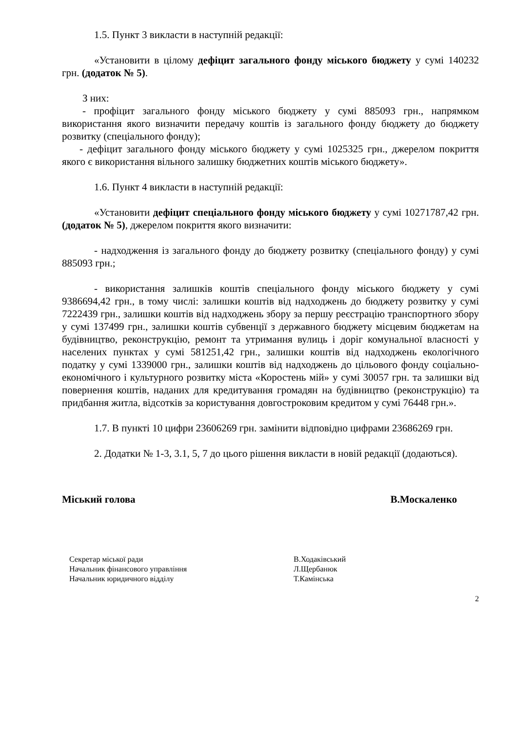1.5. Пункт 3 викласти в наступній редакції:
«Установити в цілому дефіцит загального фонду міського бюджету у сумі 140232 грн. (додаток № 5).
З них:
- профіцит загального фонду міського бюджету у сумі 885093 грн., напрямком використання якого визначити передачу коштів із загального фонду бюджету до бюджету розвитку (спеціального фонду);
- дефіцит загального фонду міського бюджету у сумі 1025325 грн., джерелом покриття якого є використання вільного залишку бюджетних коштів міського бюджету».
1.6. Пункт 4 викласти в наступній редакції:
«Установити дефіцит спеціального фонду міського бюджету у сумі 10271787,42 грн. (додаток № 5), джерелом покриття якого визначити:
- надходження із загального фонду до бюджету розвитку (спеціального фонду) у сумі 885093 грн.;
- використання залишків коштів спеціального фонду міського бюджету у сумі 9386694,42 грн., в тому числі: залишки коштів від надходжень до бюджету розвитку у сумі 7222439 грн., залишки коштів від надходжень збору за першу реєстрацію транспортного збору у сумі 137499 грн., залишки коштів субвенції з державного бюджету місцевим бюджетам на будівництво, реконструкцію, ремонт та утримання вулиць і доріг комунальної власності у населених пунктах у сумі 581251,42 грн., залишки коштів від надходжень екологічного податку у сумі 1339000 грн., залишки коштів від надходжень до цільового фонду соціально-економічного і культурного розвитку міста «Коростень мій» у сумі 30057 грн. та залишки від повернення коштів, наданих для кредитування громадян на будівництво (реконструкцію) та придбання житла, відсотків за користування довгостроковим кредитом у сумі 76448 грн.».
1.7. В пункті 10 цифри 23606269 грн. замінити відповідно цифрами 23686269 грн.
2. Додатки № 1-3, 3.1, 5, 7 до цього рішення викласти в новій редакції (додаються).
Міський голова В.Москаленко
Секретар міської ради В.Ходаківський
Начальник фінансового управління Л.Щербанюк
Начальник юридичного відділу Т.Камінська
2